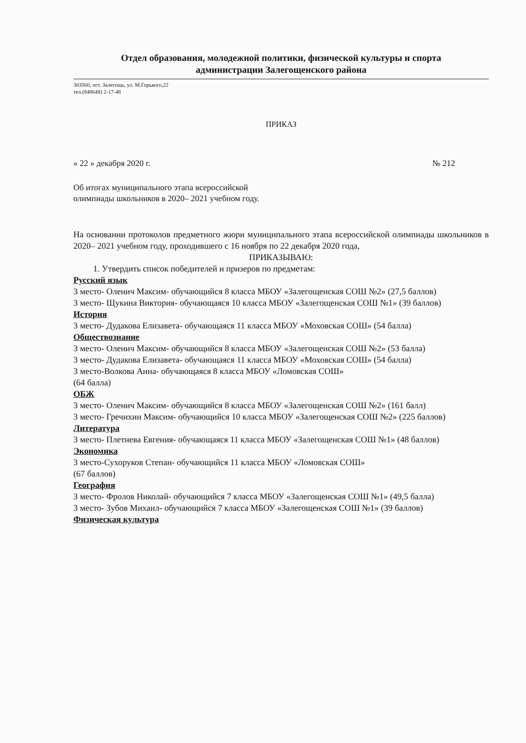Отдел образования, молодежной политики, физической культуры и спорта
администрации Залегощенского района
303560, пгт. Залегощь, ул. М.Горького,22
тел.(848648) 2-17-48
ПРИКАЗ
« 22 » декабря 2020 г. № 212
Об итогах муниципального этапа всероссийской
олимпиады школьников в 2020– 2021 учебном году.
На основании протоколов предметного жюри муниципального этапа всероссийской олимпиады школьников в 2020– 2021 учебном году, проходившего с 16 ноября по 22 декабря 2020 года,
ПРИКАЗЫВАЮ:
1. Утвердить список победителей и призеров по предметам:
Русский язык
3 место- Оленич Максим- обучающийся 8 класса МБОУ «Залегощенская СОШ №2» (27,5 баллов)
3 место- Щукина Виктория- обучающаяся 10 класса МБОУ «Залегощенская СОШ №1» (39 баллов)
История
3 место- Дудакова Елизавета- обучающаяся 11 класса МБОУ «Моховская СОШ» (54 балла)
Обществознание
3 место- Оленич Максим- обучающийся 8 класса МБОУ «Залегощенская СОШ №2» (53 балла)
3 место- Дудакова Елизавета- обучающаяся 11 класса МБОУ «Моховская СОШ» (54 балла)
3 место-Волкова Анна- обучающаяся 8 класса МБОУ «Ломовская СОШ»
(64 балла)
ОБЖ
3 место- Оленич Максим- обучающийся 8 класса МБОУ «Залегощенская СОШ №2» (161 балл)
3 место- Гречихин Максим- обучающийся 10 класса МБОУ «Залегощенская СОШ №2» (225 баллов)
Литература
3 место- Плетнева Евгения- обучающаяся 11 класса МБОУ «Залегощенская СОШ №1» (48 баллов)
Экономика
3 место-Сухоруков Степан- обучающийся 11 класса МБОУ «Ломовская СОШ»
(67 баллов)
География
3 место- Фролов Николай- обучающийся 7 класса МБОУ «Залегощенская СОШ №1» (49,5 балла)
3 место- Зубов Михаил- обучающийся 7 класса МБОУ «Залегощенская СОШ №1» (39 баллов)
Физическая культура